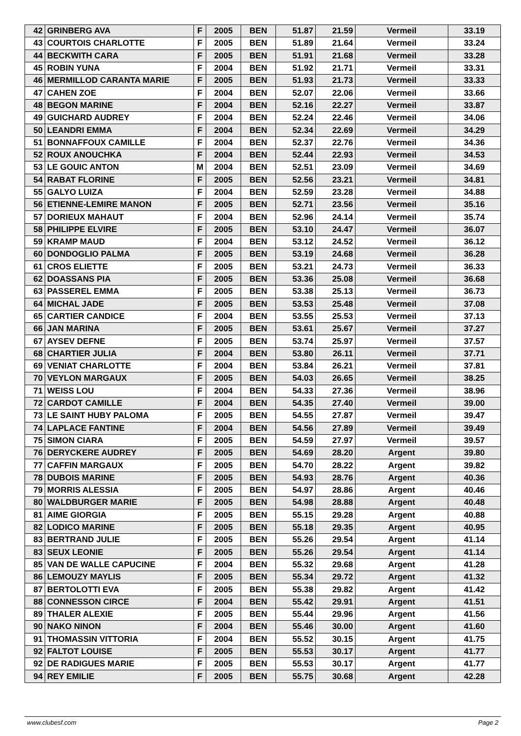| 42 | GRINBERG AVA | F | 2005 | BEN | 51.87 | 21.59 | Vermeil | 33.19 |
| 43 | COURTOIS CHARLOTTE | F | 2005 | BEN | 51.89 | 21.64 | Vermeil | 33.24 |
| 44 | BECKWITH CARA | F | 2005 | BEN | 51.91 | 21.68 | Vermeil | 33.28 |
| 45 | ROBIN YUNA | F | 2004 | BEN | 51.92 | 21.71 | Vermeil | 33.31 |
| 46 | MERMILLOD CARANTA MARIE | F | 2005 | BEN | 51.93 | 21.73 | Vermeil | 33.33 |
| 47 | CAHEN ZOE | F | 2004 | BEN | 52.07 | 22.06 | Vermeil | 33.66 |
| 48 | BEGON MARINE | F | 2004 | BEN | 52.16 | 22.27 | Vermeil | 33.87 |
| 49 | GUICHARD AUDREY | F | 2004 | BEN | 52.24 | 22.46 | Vermeil | 34.06 |
| 50 | LEANDRI EMMA | F | 2004 | BEN | 52.34 | 22.69 | Vermeil | 34.29 |
| 51 | BONNAFFOUX CAMILLE | F | 2004 | BEN | 52.37 | 22.76 | Vermeil | 34.36 |
| 52 | ROUX ANOUCHKA | F | 2004 | BEN | 52.44 | 22.93 | Vermeil | 34.53 |
| 53 | LE GOUIC ANTON | M | 2004 | BEN | 52.51 | 23.09 | Vermeil | 34.69 |
| 54 | RABAT FLORINE | F | 2005 | BEN | 52.56 | 23.21 | Vermeil | 34.81 |
| 55 | GALYO LUIZA | F | 2004 | BEN | 52.59 | 23.28 | Vermeil | 34.88 |
| 56 | ETIENNE-LEMIRE MANON | F | 2005 | BEN | 52.71 | 23.56 | Vermeil | 35.16 |
| 57 | DORIEUX MAHAUT | F | 2004 | BEN | 52.96 | 24.14 | Vermeil | 35.74 |
| 58 | PHILIPPE ELVIRE | F | 2005 | BEN | 53.10 | 24.47 | Vermeil | 36.07 |
| 59 | KRAMP MAUD | F | 2004 | BEN | 53.12 | 24.52 | Vermeil | 36.12 |
| 60 | DONDOGLIO PALMA | F | 2005 | BEN | 53.19 | 24.68 | Vermeil | 36.28 |
| 61 | CROS ELIETTE | F | 2005 | BEN | 53.21 | 24.73 | Vermeil | 36.33 |
| 62 | DOASSANS PIA | F | 2005 | BEN | 53.36 | 25.08 | Vermeil | 36.68 |
| 63 | PASSEREL EMMA | F | 2005 | BEN | 53.38 | 25.13 | Vermeil | 36.73 |
| 64 | MICHAL JADE | F | 2005 | BEN | 53.53 | 25.48 | Vermeil | 37.08 |
| 65 | CARTIER CANDICE | F | 2004 | BEN | 53.55 | 25.53 | Vermeil | 37.13 |
| 66 | JAN MARINA | F | 2005 | BEN | 53.61 | 25.67 | Vermeil | 37.27 |
| 67 | AYSEV DEFNE | F | 2005 | BEN | 53.74 | 25.97 | Vermeil | 37.57 |
| 68 | CHARTIER JULIA | F | 2004 | BEN | 53.80 | 26.11 | Vermeil | 37.71 |
| 69 | VENIAT CHARLOTTE | F | 2004 | BEN | 53.84 | 26.21 | Vermeil | 37.81 |
| 70 | VEYLON MARGAUX | F | 2005 | BEN | 54.03 | 26.65 | Vermeil | 38.25 |
| 71 | WEISS LOU | F | 2004 | BEN | 54.33 | 27.36 | Vermeil | 38.96 |
| 72 | CARDOT CAMILLE | F | 2004 | BEN | 54.35 | 27.40 | Vermeil | 39.00 |
| 73 | LE SAINT HUBY PALOMA | F | 2005 | BEN | 54.55 | 27.87 | Vermeil | 39.47 |
| 74 | LAPLACE FANTINE | F | 2004 | BEN | 54.56 | 27.89 | Vermeil | 39.49 |
| 75 | SIMON CIARA | F | 2005 | BEN | 54.59 | 27.97 | Vermeil | 39.57 |
| 76 | DERYCKERE AUDREY | F | 2005 | BEN | 54.69 | 28.20 | Argent | 39.80 |
| 77 | CAFFIN MARGAUX | F | 2005 | BEN | 54.70 | 28.22 | Argent | 39.82 |
| 78 | DUBOIS MARINE | F | 2005 | BEN | 54.93 | 28.76 | Argent | 40.36 |
| 79 | MORRIS ALESSIA | F | 2005 | BEN | 54.97 | 28.86 | Argent | 40.46 |
| 80 | WALDBURGER MARIE | F | 2005 | BEN | 54.98 | 28.88 | Argent | 40.48 |
| 81 | AIME GIORGIA | F | 2005 | BEN | 55.15 | 29.28 | Argent | 40.88 |
| 82 | LODICO MARINE | F | 2005 | BEN | 55.18 | 29.35 | Argent | 40.95 |
| 83 | BERTRAND JULIE | F | 2005 | BEN | 55.26 | 29.54 | Argent | 41.14 |
| 83 | SEUX LEONIE | F | 2005 | BEN | 55.26 | 29.54 | Argent | 41.14 |
| 85 | VAN DE WALLE CAPUCINE | F | 2004 | BEN | 55.32 | 29.68 | Argent | 41.28 |
| 86 | LEMOUZY MAYLIS | F | 2005 | BEN | 55.34 | 29.72 | Argent | 41.32 |
| 87 | BERTOLOTTI EVA | F | 2005 | BEN | 55.38 | 29.82 | Argent | 41.42 |
| 88 | CONNESSON CIRCE | F | 2004 | BEN | 55.42 | 29.91 | Argent | 41.51 |
| 89 | THALER ALEXIE | F | 2005 | BEN | 55.44 | 29.96 | Argent | 41.56 |
| 90 | NAKO NINON | F | 2004 | BEN | 55.46 | 30.00 | Argent | 41.60 |
| 91 | THOMASSIN VITTORIA | F | 2004 | BEN | 55.52 | 30.15 | Argent | 41.75 |
| 92 | FALTOT LOUISE | F | 2005 | BEN | 55.53 | 30.17 | Argent | 41.77 |
| 92 | DE RADIGUES MARIE | F | 2005 | BEN | 55.53 | 30.17 | Argent | 41.77 |
| 94 | REY EMILIE | F | 2005 | BEN | 55.75 | 30.68 | Argent | 42.28 |
www.clubesf.com Page 2